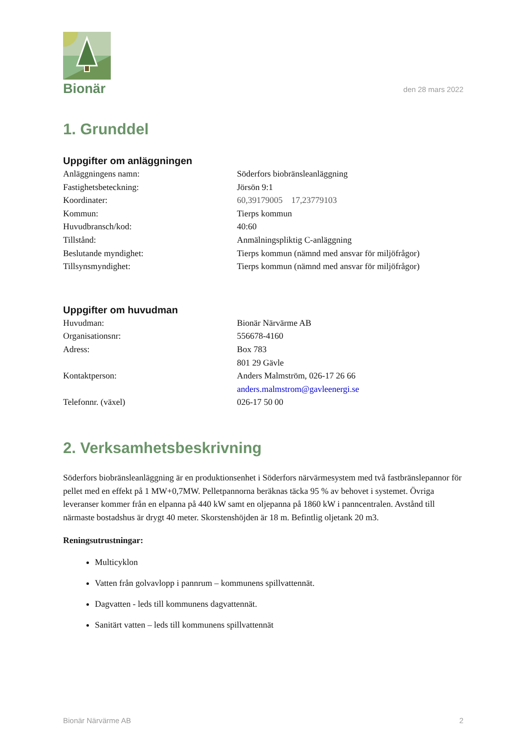Bionär
den 28 mars 2022
1. Grunddel
Uppgifter om anläggningen
| Anläggningens namn: | Söderfors biobränsleanläggning |
| Fastighetsbeteckning: | Jörsön 9:1 |
| Koordinater: | 60,39179005 17,23779103 |
| Kommun: | Tierps kommun |
| Huvudbransch/kod: | 40:60 |
| Tillstånd: | Anmälningspliktig C-anläggning |
| Beslutande myndighet: | Tierps kommun (nämnd med ansvar för miljöfrågor) |
| Tillsynsmyndighet: | Tierps kommun (nämnd med ansvar för miljöfrågor) |
Uppgifter om huvudman
| Huvudman: | Bionär Närvärme AB |
| Organisationsnr: | 556678-4160 |
| Adress: | Box 783 |
| | 801 29 Gävle |
| Kontaktperson: | Anders Malmström, 026-17 26 66 |
| | anders.malmstrom@gavleenergi.se |
| Telefonnr. (växel) | 026-17 50 00 |
2. Verksamhetsbeskrivning
Söderfors biobränsleanläggning är en produktionsenhet i Söderfors närvärmesystem med två fastbränslepannor för pellet med en effekt på 1 MW+0,7MW. Pelletpannorna beräknas täcka 95 % av behovet i systemet. Övriga leveranser kommer från en elpanna på 440 kW samt en oljepanna på 1860 kW i panncentralen. Avstånd till närmaste bostadshus är drygt 40 meter. Skorstenshöjden är 18 m. Befintlig oljetank 20 m3.
Reningsutrustningar:
Multicyklon
Vatten från golvavlopp i pannrum – kommunens spillvattennät.
Dagvatten - leds till kommunens dagvattennät.
Sanitärt vatten – leds till kommunens spillvattennät
Bionär Närvärme AB 2